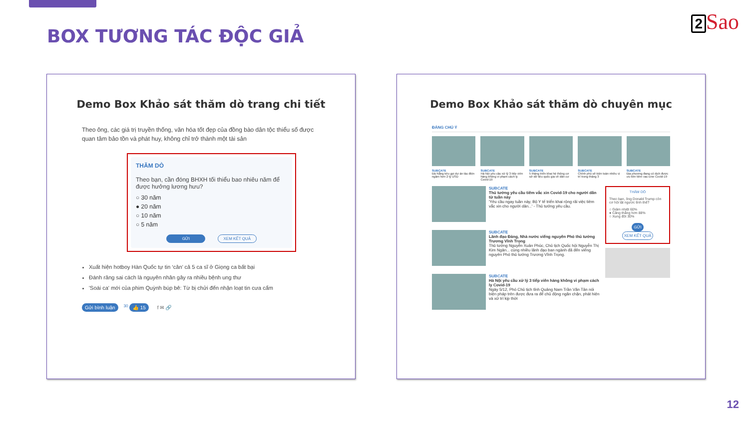BOX TƯƠNG TÁC ĐỘC GIẢ
2 Sao
Demo Box Khảo sát thăm dò trang chi tiết
Theo ông, các giá trị truyền thống, văn hóa tốt đẹp của đồng bào dân tộc thiểu số được quan tâm bảo tồn và phát huy, không chỉ trở thành một tài sản
THĂM DÒ
Theo bạn, cần đóng BHXH tối thiểu bao nhiêu năm để được hưởng lương hưu?
○ 30 năm
● 20 năm
○ 10 năm
○ 5 năm
GỬI XEM KẾT QUẢ
Xuất hiện hotboy Hàn Quốc tự tin ‘cân’ cả 5 ca sĩ ở Giọng ca bất bại
Đánh răng sai cách là nguyên nhân gây ra nhiều bệnh ung thư
'Soái ca' mới của phim Quỳnh búp bê: Từ bị chửi đến nhận loạt tin cưa cẩm
Gửi bình luận <sup>30</sup> 👍 15 f ✉ 🔗
Demo Box Khảo sát thăm dò chuyên mục
ĐÁNG CHÚ Ý
SUBCATE
Đà Nẵng kêu gọi dự án tàu điện ngầm hơn 2 tỷ USD
SUBCATE
Hà Nội yêu cầu xử lý 3 tiếp viên hàng không vi phạm cách ly Covid-19
SUBCATE
5 tháng triển khai hệ thống cơ sở dữ liệu quốc gia về dân cư
SUBCATE
Chính phủ sẽ kiện toàn nhiều vị trí trong tháng 3
SUBCATE
Địa phương đang có dịch được ưu tiên tiêm vac-cine Covid-19
SUBCATE
Thủ tướng yêu cầu tiêm vắc xin Covid-19 cho người dân từ tuần này
'Yêu cầu ngay tuần này, Bộ Y tế triển khai rộng rãi việc tiêm vắc xin cho người dân...' - Thủ tướng yêu cầu.
SUBCATE
Lãnh đạo Đảng, Nhà nước viếng nguyên Phó thủ tướng Trương Vĩnh Trọng
Thủ tướng Nguyễn Xuân Phúc, Chủ tịch Quốc hội Nguyễn Thị Kim Ngân... cùng nhiều lãnh đạo ban ngành đã đến viếng nguyên Phó thủ tướng Trương Vĩnh Trọng.
SUBCATE
Hà Nội yêu cầu xử lý 3 tiếp viên hàng không vi phạm cách ly Covid-19
Ngày 5/12, Phó Chủ tịch tỉnh Quảng Nam Trần Văn Tân nói biện pháp trên được đưa ra để chủ động ngăn chặn, phát hiện và xử trí kịp thời
THĂM DÒ
Theo bạn, ông Donald Trump còn cơ hội lật ngược tình thế?
○ Giảm nhiệt 60%
● Căng thẳng hơn 88%
○ Xung đột 30%
GỬI XEM KẾT QUẢ
12